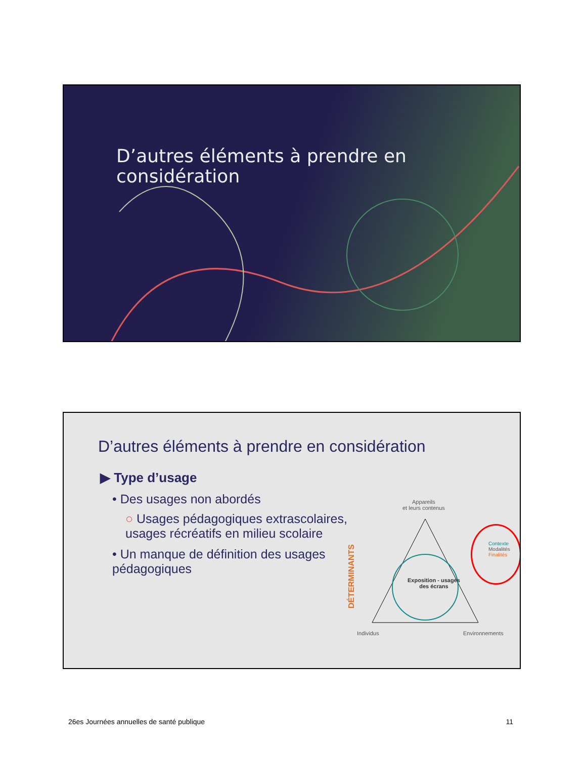D’autres éléments à prendre en
considération
D’autres éléments à prendre en considération
▶ Type d’usage
• Des usages non abordés
○ Usages pédagogiques extrascolaires, usages récréatifs en milieu scolaire
• Un manque de définition des usages pédagogiques
Appareils
et leurs contenus
DÉTERMINANTS
Exposition - usages
des écrans
Individus Environnements
Contexte
Modalités
Finalités
26es Journées annuelles de santé publique 11